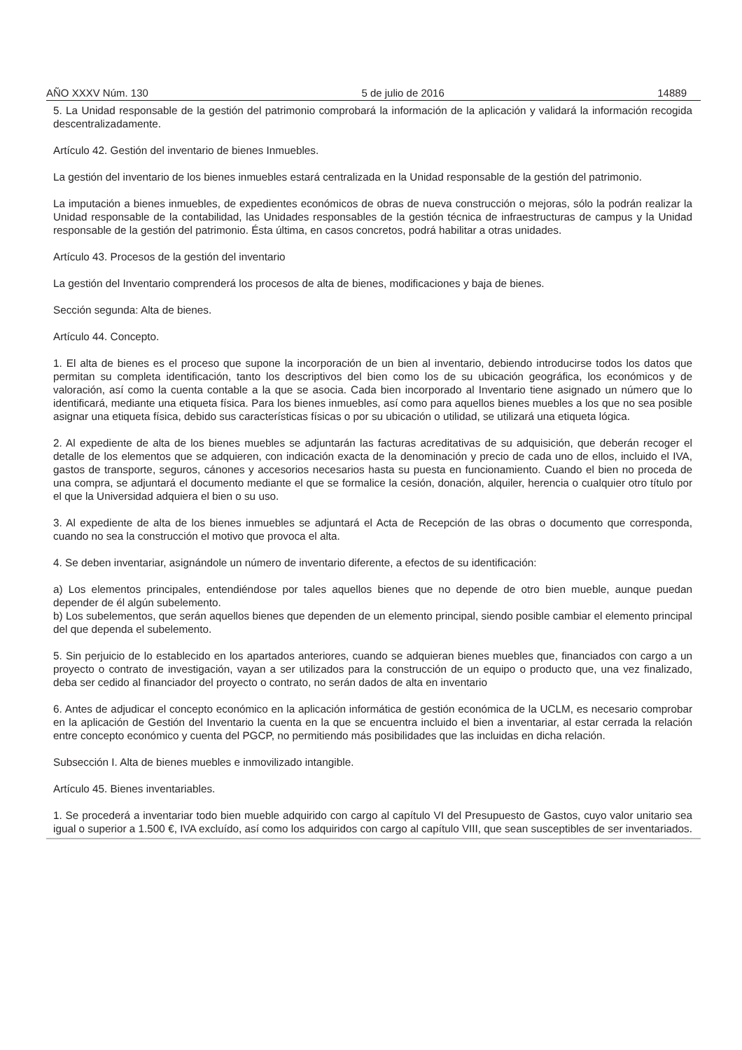AÑO XXXV Núm. 130 5 de julio de 2016 14889
5. La Unidad responsable de la gestión del patrimonio comprobará la información de la aplicación y validará la información recogida descentralizadamente.
Artículo 42. Gestión del inventario de bienes Inmuebles.
La gestión del inventario de los bienes inmuebles estará centralizada en la Unidad responsable de la gestión del patrimonio.
La imputación a bienes inmuebles, de expedientes económicos de obras de nueva construcción o mejoras, sólo la podrán realizar la Unidad responsable de la contabilidad, las Unidades responsables de la gestión técnica de infraestructuras de campus y la Unidad responsable de la gestión del patrimonio. Ésta última, en casos concretos, podrá habilitar a otras unidades.
Artículo 43. Procesos de la gestión del inventario
La gestión del Inventario comprenderá los procesos de alta de bienes, modificaciones y baja de bienes.
Sección segunda: Alta de bienes.
Artículo 44. Concepto.
1. El alta de bienes es el proceso que supone la incorporación de un bien al inventario, debiendo introducirse todos los datos que permitan su completa identificación, tanto los descriptivos del bien como los de su ubicación geográfica, los económicos y de valoración, así como la cuenta contable a la que se asocia. Cada bien incorporado al Inventario tiene asignado un número que lo identificará, mediante una etiqueta física. Para los bienes inmuebles, así como para aquellos bienes muebles a los que no sea posible asignar una etiqueta física, debido sus características físicas o por su ubicación o utilidad, se utilizará una etiqueta lógica.
2. Al expediente de alta de los bienes muebles se adjuntarán las facturas acreditativas de su adquisición, que deberán recoger el detalle de los elementos que se adquieren, con indicación exacta de la denominación y precio de cada uno de ellos, incluido el IVA, gastos de transporte, seguros, cánones y accesorios necesarios hasta su puesta en funcionamiento. Cuando el bien no proceda de una compra, se adjuntará el documento mediante el que se formalice la cesión, donación, alquiler, herencia o cualquier otro título por el que la Universidad adquiera el bien o su uso.
3. Al expediente de alta de los bienes inmuebles se adjuntará el Acta de Recepción de las obras o documento que corresponda, cuando no sea la construcción el motivo que provoca el alta.
4. Se deben inventariar, asignándole un número de inventario diferente, a efectos de su identificación:
a) Los elementos principales, entendiéndose por tales aquellos bienes que no depende de otro bien mueble, aunque puedan depender de él algún subelemento.
b) Los subelementos, que serán aquellos bienes que dependen de un elemento principal, siendo posible cambiar el elemento principal del que dependa el subelemento.
5. Sin perjuicio de lo establecido en los apartados anteriores, cuando se adquieran bienes muebles que, financiados con cargo a un proyecto o contrato de investigación, vayan a ser utilizados para la construcción de un equipo o producto que, una vez finalizado, deba ser cedido al financiador del proyecto o contrato, no serán dados de alta en inventario
6. Antes de adjudicar el concepto económico en la aplicación informática de gestión económica de la UCLM, es necesario comprobar en la aplicación de Gestión del Inventario la cuenta en la que se encuentra incluido el bien a inventariar, al estar cerrada la relación entre concepto económico y cuenta del PGCP, no permitiendo más posibilidades que las incluidas en dicha relación.
Subsección I. Alta de bienes muebles e inmovilizado intangible.
Artículo 45. Bienes inventariables.
1. Se procederá a inventariar todo bien mueble adquirido con cargo al capítulo VI del Presupuesto de Gastos, cuyo valor unitario sea igual o superior a 1.500 €, IVA excluído, así como los adquiridos con cargo al capítulo VIII, que sean susceptibles de ser inventariados.